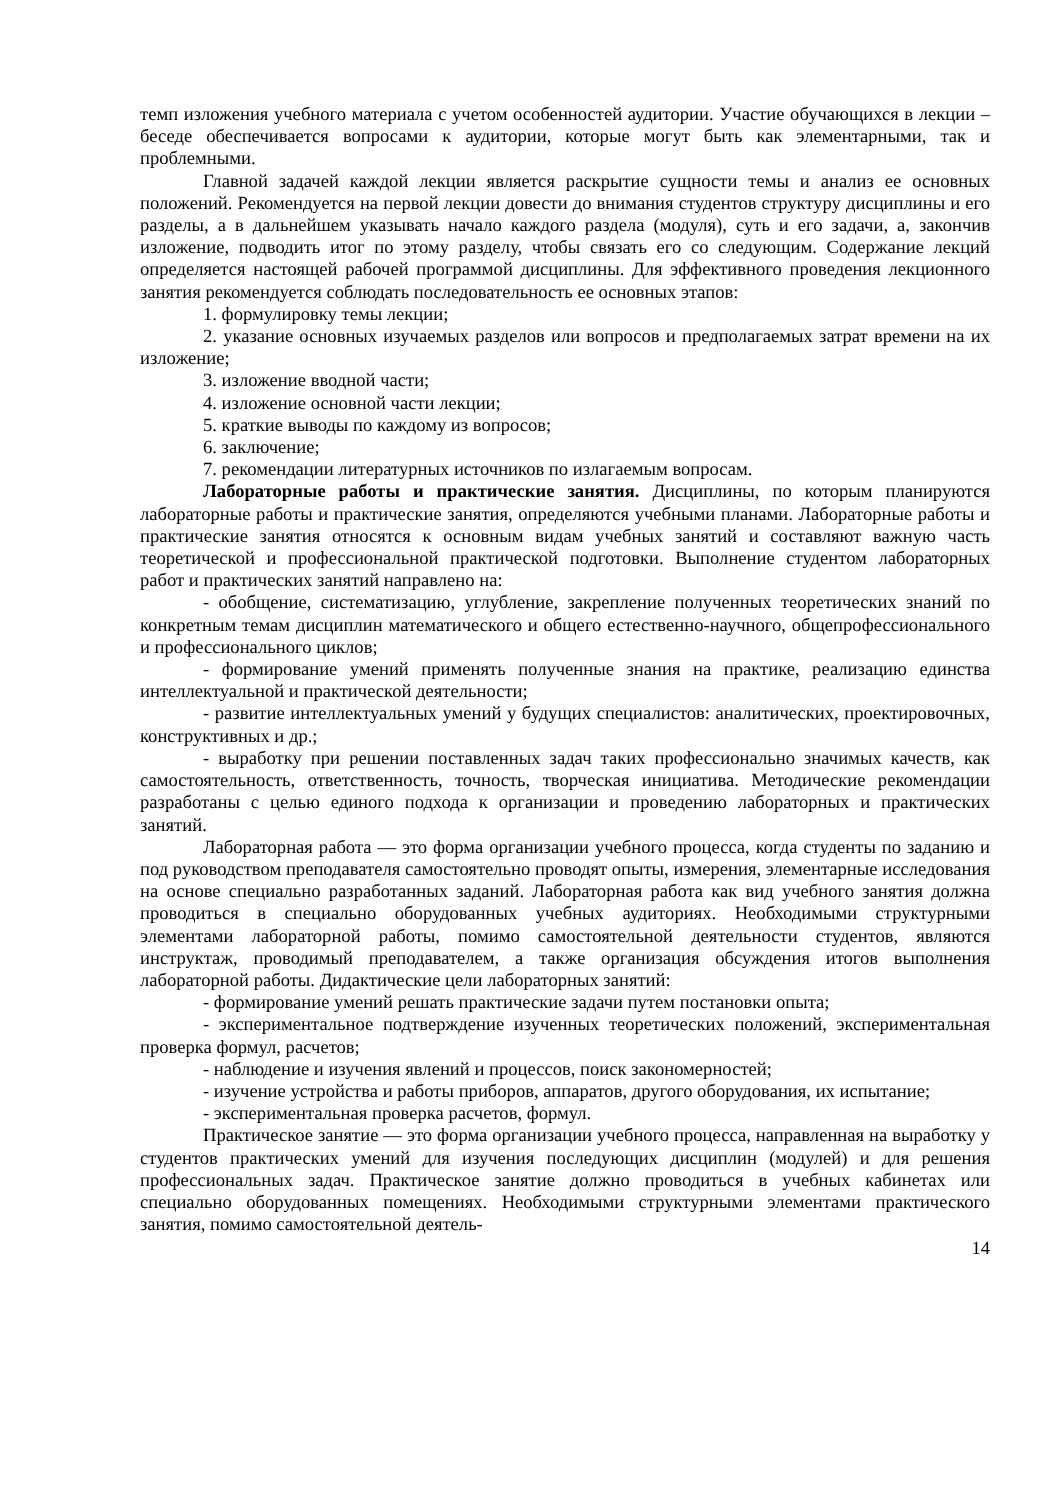темп изложения учебного материала с учетом особенностей аудитории. Участие обучающихся в лекции – беседе обеспечивается вопросами к аудитории, которые могут быть как элементарными, так и проблемными.
Главной задачей каждой лекции является раскрытие сущности темы и анализ ее основных положений. Рекомендуется на первой лекции довести до внимания студентов структуру дисциплины и его разделы, а в дальнейшем указывать начало каждого раздела (модуля), суть и его задачи, а, закончив изложение, подводить итог по этому разделу, чтобы связать его со следующим. Содержание лекций определяется настоящей рабочей программой дисциплины. Для эффективного проведения лекционного занятия рекомендуется соблюдать последовательность ее основных этапов:
1. формулировку темы лекции;
2. указание основных изучаемых разделов или вопросов и предполагаемых затрат времени на их изложение;
3. изложение вводной части;
4. изложение основной части лекции;
5. краткие выводы по каждому из вопросов;
6. заключение;
7. рекомендации литературных источников по излагаемым вопросам.
Лабораторные работы и практические занятия. Дисциплины, по которым планируются лабораторные работы и практические занятия, определяются учебными планами. Лабораторные работы и практические занятия относятся к основным видам учебных занятий и составляют важную часть теоретической и профессиональной практической подготовки. Выполнение студентом лабораторных работ и практических занятий направлено на:
- обобщение, систематизацию, углубление, закрепление полученных теоретических знаний по конкретным темам дисциплин математического и общего естественно-научного, общепрофессионального и профессионального циклов;
- формирование умений применять полученные знания на практике, реализацию единства интеллектуальной и практической деятельности;
- развитие интеллектуальных умений у будущих специалистов: аналитических, проектировочных, конструктивных и др.;
- выработку при решении поставленных задач таких профессионально значимых качеств, как самостоятельность, ответственность, точность, творческая инициатива. Методические рекомендации разработаны с целью единого подхода к организации и проведению лабораторных и практических занятий.
Лабораторная работа — это форма организации учебного процесса, когда студенты по заданию и под руководством преподавателя самостоятельно проводят опыты, измерения, элементарные исследования на основе специально разработанных заданий. Лабораторная работа как вид учебного занятия должна проводиться в специально оборудованных учебных аудиториях. Необходимыми структурными элементами лабораторной работы, помимо самостоятельной деятельности студентов, являются инструктаж, проводимый преподавателем, а также организация обсуждения итогов выполнения лабораторной работы. Дидактические цели лабораторных занятий:
- формирование умений решать практические задачи путем постановки опыта;
- экспериментальное подтверждение изученных теоретических положений, экспериментальная проверка формул, расчетов;
- наблюдение и изучения явлений и процессов, поиск закономерностей;
- изучение устройства и работы приборов, аппаратов, другого оборудования, их испытание;
- экспериментальная проверка расчетов, формул.
Практическое занятие — это форма организации учебного процесса, направленная на выработку у студентов практических умений для изучения последующих дисциплин (модулей) и для решения профессиональных задач. Практическое занятие должно проводиться в учебных кабинетах или специально оборудованных помещениях. Необходимыми структурными элементами практического занятия, помимо самостоятельной деятель-
14